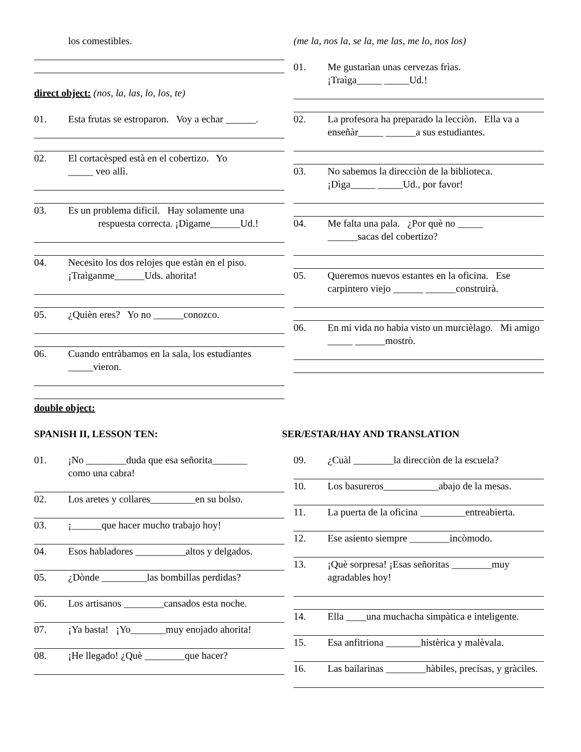los comestibles.
direct object: (nos, la, las, lo, los, te)
01. Esta frutas se estroparon. Voy a echar ______.
02. El cortacèsped està en el cobertizo. Yo
_____ veo allì.
03. Es un problema dificil. Hay solamente una
respuesta correcta. ¡Dìgame______Ud.!
04. Necesito los dos relojes que estàn en el piso.
¡Traìganme______Uds. ahorita!
05. ¿Quièn eres? Yo no ______conozco.
06. Cuando entràbamos en la sala, los estudiantes
_____vieron.
(me la, nos la, se la, me las, me lo, nos los)
01. Me gustarìan unas cervezas frìas.
¡Traìga_____ _____Ud.!
02. La profesora ha preparado la lecciòn. Ella va a enseñàr_____ ______a sus estudiantes.
03. No sabemos la direcciòn de la biblioteca.
¡Dìga_____ _____Ud., por favor!
04. Me falta una pala. ¿Por què no _____
______sacas del cobertizo?
05. Queremos nuevos estantes en la oficina. Ese carpintero viejo ______ ______construirà.
06. En mi vida no habia visto un murcièlago. Mi amigo _____ ______mostrò.
double object:
SPANISH II, LESSON TEN: SER/ESTAR/HAY AND TRANSLATION
01. ¡No ________duda que esa señorita_______
como una cabra!
02. Los aretes y collares_________en su bolso.
03. ¡______que hacer mucho trabajo hoy!
04. Esos habladores __________altos y delgados.
05. ¿Dònde _________las bombillas perdidas?
06. Los artisanos ________cansados esta noche.
07. ¡Ya basta! ¡Yo_______muy enojado ahorita!
08. ¡He llegado! ¿Què ________que hacer?
09. ¿Cuàl ________la direcciòn de la escuela?
10. Los basureros___________abajo de la mesas.
11. La puerta de la oficina _________entreabierta.
12. Ese asiento siempre ________incòmodo.
13. ¡Què sorpresa! ¡Esas señoritas ________muy agradables hoy!
14. Ella ____una muchacha simpàtica e inteligente.
15. Esa anfitriona _______histèrica y malèvala.
16. Las bailarinas ________hàbiles, precisas, y gràciles.